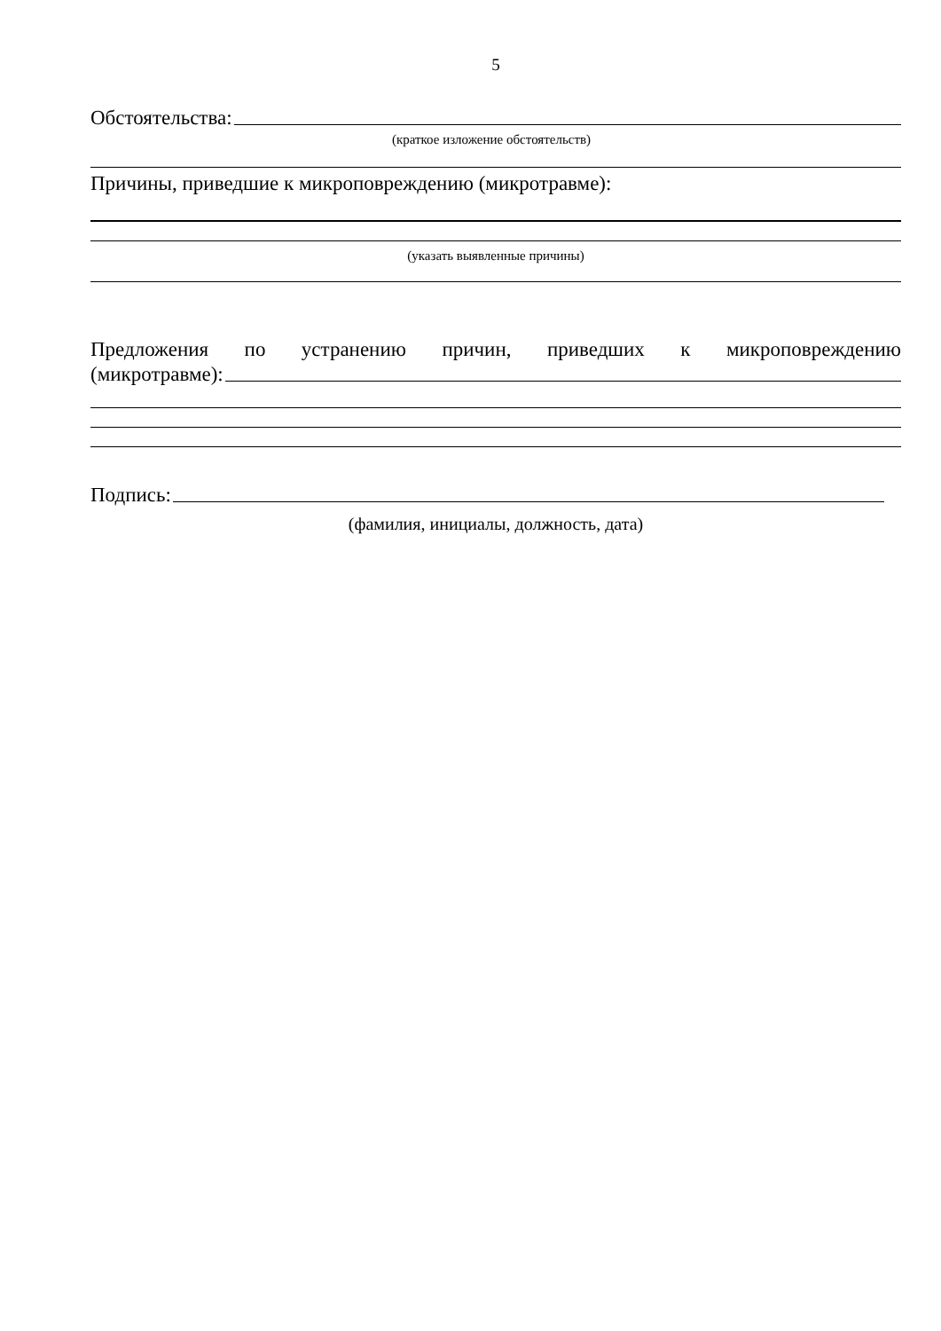5
Обстоятельства:
(краткое изложение обстоятельств)
Причины, приведшие к микроповреждению (микротравме):
(указать выявленные причины)
Предложения по устранению причин, приведших к микроповреждению
(микротравме):
Подпись:
(фамилия, инициалы, должность, дата)